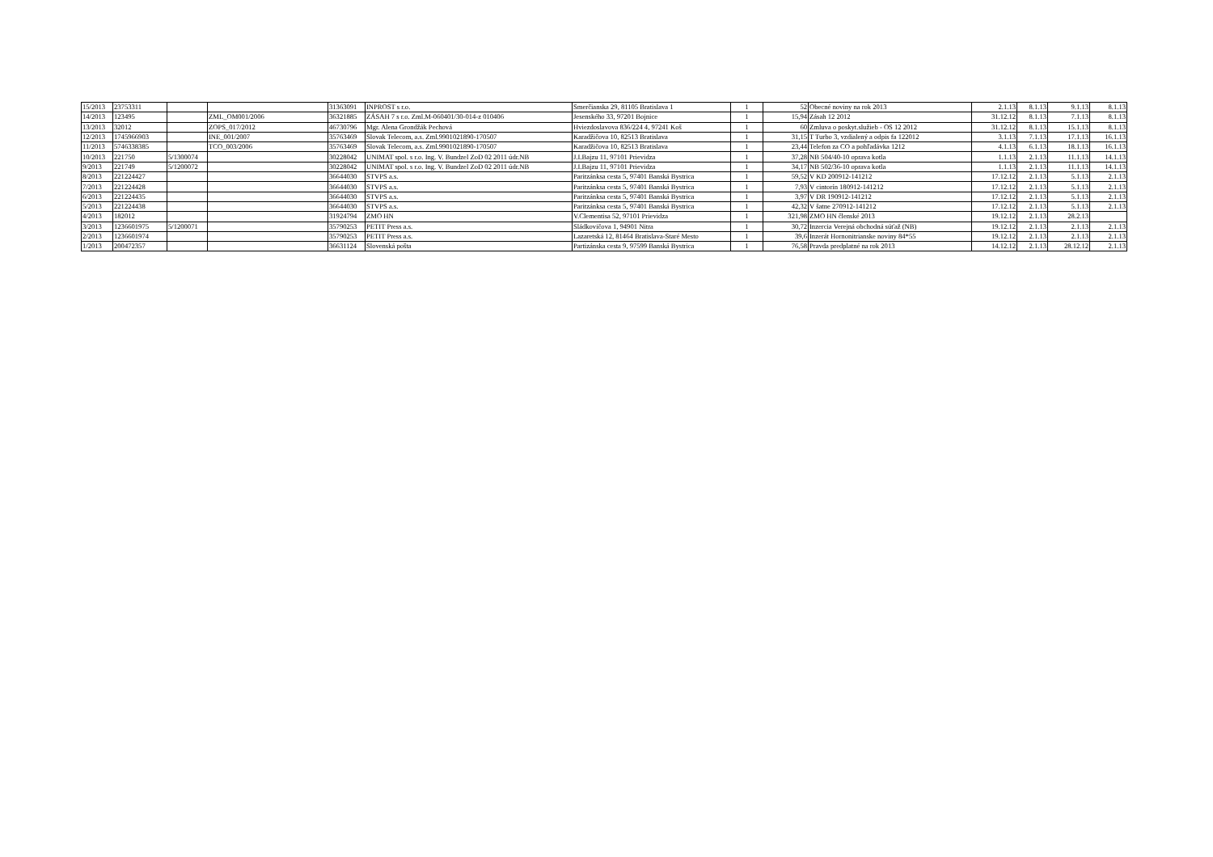| 15/2013 | 23753311 | | | 31363091 | INPROST s r.o. | Smerčianska 29, 81105 Bratislava 1 | 1 | 52 | Obecné noviny na rok 2013 | 2.1.13 | 8.1.13 | 9.1.13 | 8.1.13 |
| 14/2013 | 123495 | | ZML_OM001/2006 | 36321885 | ZÁSAH 7 s r.o. Zml.M-060401/30-014-z 010406 | Jesenského 33, 97201 Bojnice | 1 | 15,94 | Zásah 12 2012 | 31.12.12 | 8.1.13 | 7.1.13 | 8.1.13 |
| 13/2013 | 32012 | | ZOPS_017/2012 | 46730796 | Mgr. Alena Grondžák Pechová | Hviezdoslavova 836/224 4, 97241 Koš | 1 | 60 | Zmluva o poskyt.služieb - OS 12 2012 | 31.12.12 | 8.1.13 | 15.1.13 | 8.1.13 |
| 12/2013 | 1745966903 | | INE_001/2007 | 35763469 | Slovak Telecom, a.s. Zml.9901021890-170507 | Karadžičova 10, 82513 Bratislava | 1 | 31,15 | T Turbo 3, vzdialený a odpis fa 122012 | 3.1.13 | 7.1.13 | 17.1.13 | 16.1.13 |
| 11/2013 | 5746338385 | | TCO_003/2006 | 35763469 | Slovak Telecom, a.s. Zml.9901021890-170507 | Karadžičova 10, 82513 Bratislava | 1 | 23,44 | Telefon za CO a pohľadávka 1212 | 4.1.13 | 6.1.13 | 18.1.13 | 16.1.13 |
| 10/2013 | 221750 | 5/1300074 | | 30228042 | UNIMAT spol. s r.o. Ing. V. Bundzel ZoD 02 2011 údr.NB | J.I.Bajzu 11, 97101 Prievidza | 1 | 37,28 | NB 504/40-10 oprava kotla | 1.1.13 | 2.1.13 | 11.1.13 | 14.1.13 |
| 9/2013 | 221749 | 5/1200072 | | 30228042 | UNIMAT spol. s r.o. Ing. V. Bundzel ZoD 02 2011 údr.NB | J.I.Bajzu 11, 97101 Prievidza | 1 | 34,17 | NB 502/36-10 oprava kotla | 1.1.13 | 2.1.13 | 11.1.13 | 14.1.13 |
| 8/2013 | 221224427 | | | 36644030 | STVPS a.s. | Paritzánksa cesta 5, 97401 Banská Bystrica | 1 | 59,52 | V KD 200912-141212 | 17.12.12 | 2.1.13 | 5.1.13 | 2.1.13 |
| 7/2013 | 221224428 | | | 36644030 | STVPS a.s. | Paritzánksa cesta 5, 97401 Banská Bystrica | 1 | 7,93 | V cintorín 180912-141212 | 17.12.12 | 2.1.13 | 5.1.13 | 2.1.13 |
| 6/2013 | 221224435 | | | 36644030 | STVPS a.s. | Paritzánksa cesta 5, 97401 Banská Bystrica | 1 | 3,97 | V DR 190912-141212 | 17.12.12 | 2.1.13 | 5.1.13 | 2.1.13 |
| 5/2013 | 221224438 | | | 36644030 | STVPS a.s. | Paritzánksa cesta 5, 97401 Banská Bystrica | 1 | 42,32 | V šatne 270912-141212 | 17.12.12 | 2.1.13 | 5.1.13 | 2.1.13 |
| 4/2013 | 182012 | | | 31924794 | ZMO HN | V.Clementisa 52, 97101 Prievidza | 1 | 321,98 | ZMO HN členské 2013 | 19.12.12 | 2.1.13 | 28.2.13 | |
| 3/2013 | 1236601975 | 5/1200071 | | 35790253 | PETIT Press a.s. | Sládkovičova 1, 94901 Nitra | 1 | 30,72 | Inzercia Verejná obchodná súťaž (NB) | 19.12.12 | 2.1.13 | 2.1.13 | 2.1.13 |
| 2/2013 | 1236601974 | | | 35790253 | PETIT Press a.s. | Lazaretská 12, 81464 Bratislava-Staré Mesto | 1 | 39,6 | Inzerát Hornonitrianske noviny 84*55 | 19.12.12 | 2.1.13 | 2.1.13 | 2.1.13 |
| 1/2013 | 200472357 | | | 36631124 | Slovenská pošta | Partizánska cesta 9, 97599 Banská Bystrica | 1 | 76,58 | Pravda predplatné na rok 2013 | 14.12.12 | 2.1.13 | 28.12.12 | 2.1.13 |